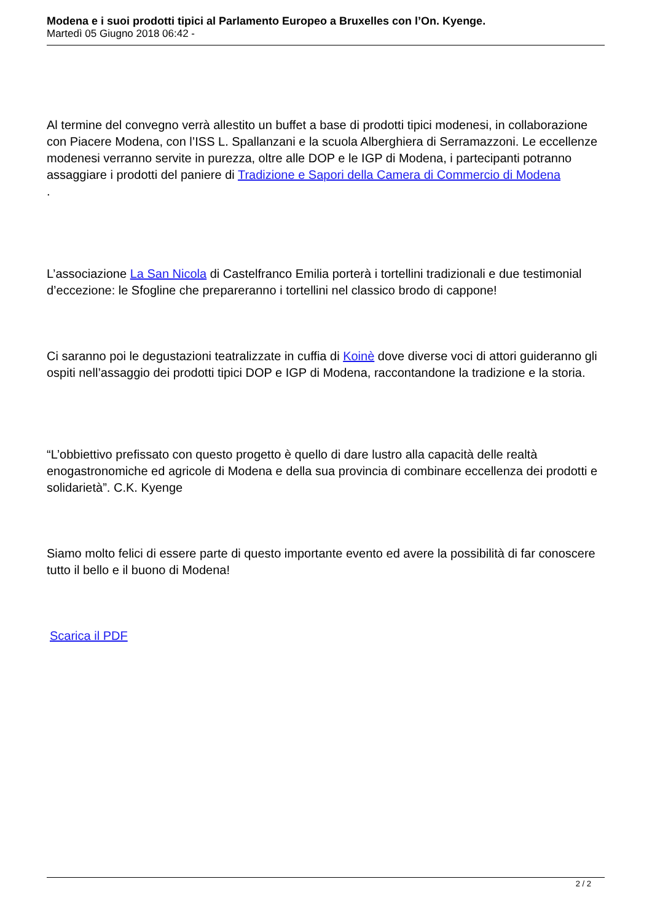Modena e i suoi prodotti tipici al Parlamento Europeo a Bruxelles con l’On. Kyenge.
Martedì 05 Giugno 2018 06:42 -
Al termine del convegno verrà allestito un buffet a base di prodotti tipici modenesi, in collaborazione con Piacere Modena, con l’ISS L. Spallanzani e la scuola Alberghiera di Serramazzoni. Le eccellenze modenesi verranno servite in purezza, oltre alle DOP e le IGP di Modena, i partecipanti potranno assaggiare i prodotti del paniere di Tradizione e Sapori della Camera di Commercio di Modena
.
L’associazione La San Nicola di Castelfranco Emilia porterà i tortellini tradizionali e due testimonial d’eccezione: le Sfogline che prepareranno i tortellini nel classico brodo di cappone!
Ci saranno poi le degustazioni teatralizzate in cuffia di Koinè dove diverse voci di attori guideranno gli ospiti nell’assaggio dei prodotti tipici DOP e IGP di Modena, raccontandone la tradizione e la storia.
“L’obbiettivo prefissato con questo progetto è quello di dare lustro alla capacità delle realtà enogastronomiche ed agricole di Modena e della sua provincia di combinare eccellenza dei prodotti e solidarietà”. C.K. Kyenge
Siamo molto felici di essere parte di questo importante evento ed avere la possibilità di far conoscere tutto il bello e il buono di Modena!
Scarica il PDF
2 / 2